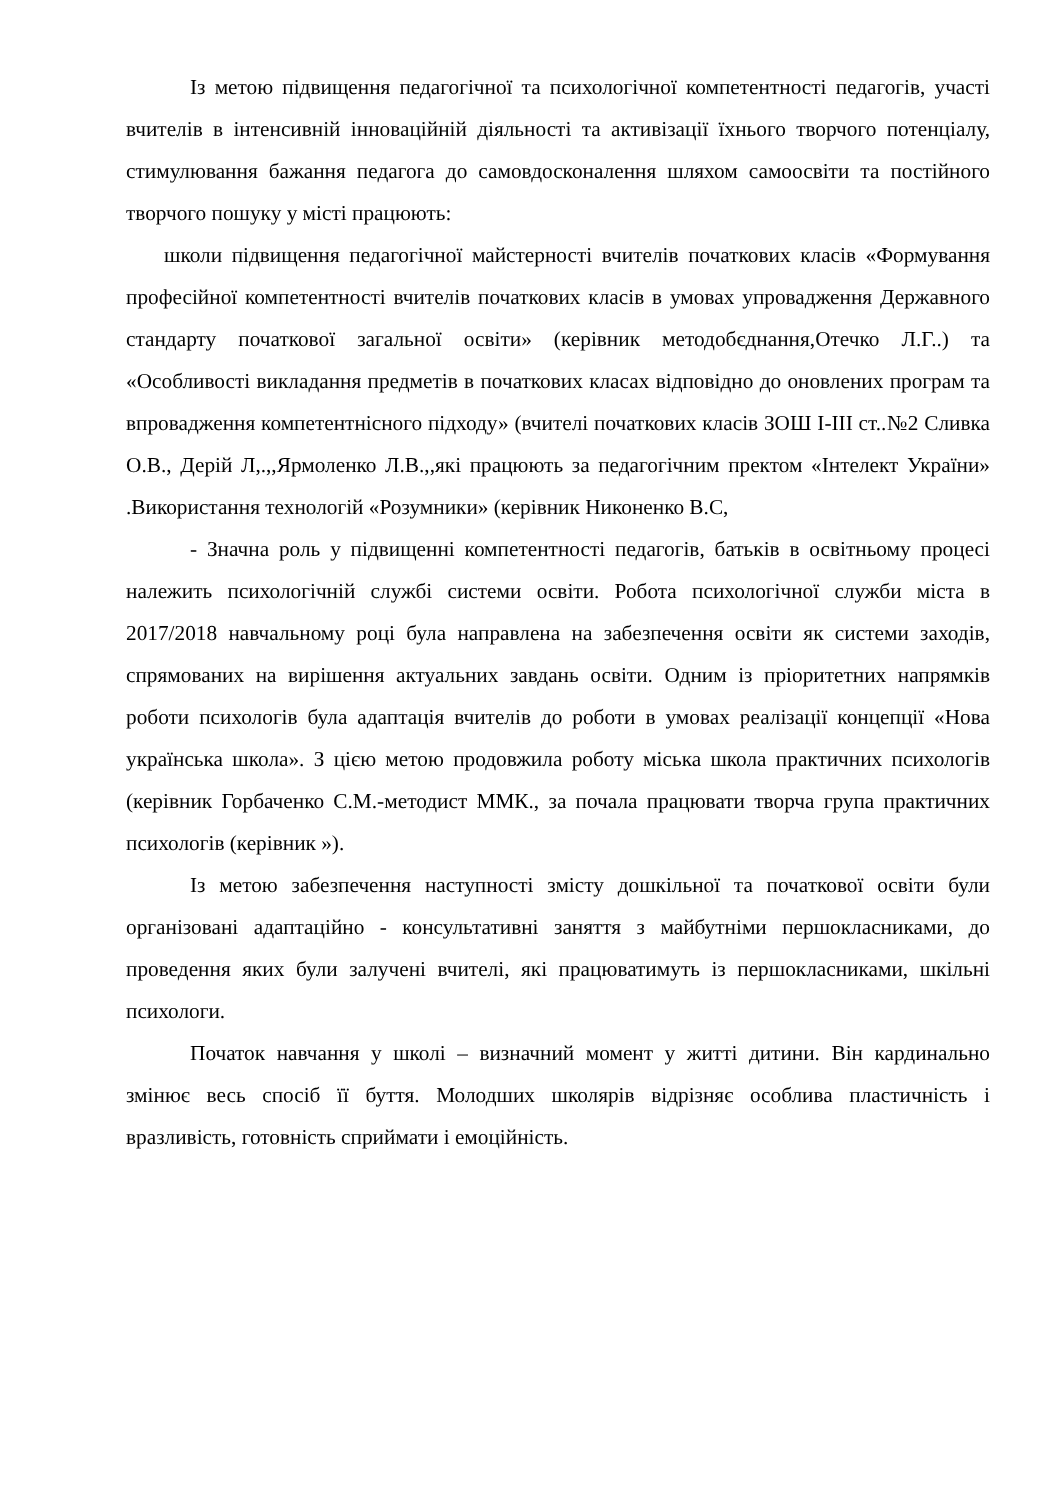Із метою підвищення педагогічної та психологічної компетентності педагогів, участі вчителів в інтенсивній інноваційній діяльності та активізації їхнього творчого потенціалу, стимулювання бажання педагога до самовдосконалення шляхом самоосвіти та постійного творчого пошуку у місті працюють:
школи підвищення педагогічної майстерності вчителів початкових класів «Формування професійної компетентності вчителів початкових класів в умовах упровадження Державного стандарту початкової загальної освіти» (керівник методобєднання,Отечко Л.Г..) та «Особливості викладання предметів в початкових класах відповідно до оновлених програм та впровадження компетентнісного підходу» (вчителі початкових класів ЗОШ І-ІІІ ст..№2 Сливка О.В., Дерій Л,.,,Ярмоленко Л.В.,,які працюють за педагогічним пректом «Інтелект України» .Використання технологій «Розумники» (керівник Никоненко В.С,
- Значна роль у підвищенні компетентності педагогів, батьків в освітньому процесі належить психологічній службі системи освіти. Робота психологічної служби міста в 2017/2018 навчальному році була направлена на забезпечення освіти як системи заходів, спрямованих на вирішення актуальних завдань освіти. Одним із пріоритетних напрямків роботи психологів була адаптація вчителів до роботи в умовах реалізації концепції «Нова українська школа». З цією метою продовжила роботу міська школа практичних психологів (керівник Горбаченко С.М.-методист ММК., за почала працювати творча група практичних психологів (керівник »).
Із метою забезпечення наступності змісту дошкільної та початкової освіти були організовані адаптаційно - консультативні заняття з майбутніми першокласниками, до проведення яких були залучені вчителі, які працюватимуть із першокласниками, шкільні психологи.
Початок навчання у школі – визначний момент у житті дитини. Він кардинально змінює весь спосіб її буття. Молодших школярів відрізняє особлива пластичність і вразливість, готовність сприймати і емоційність.